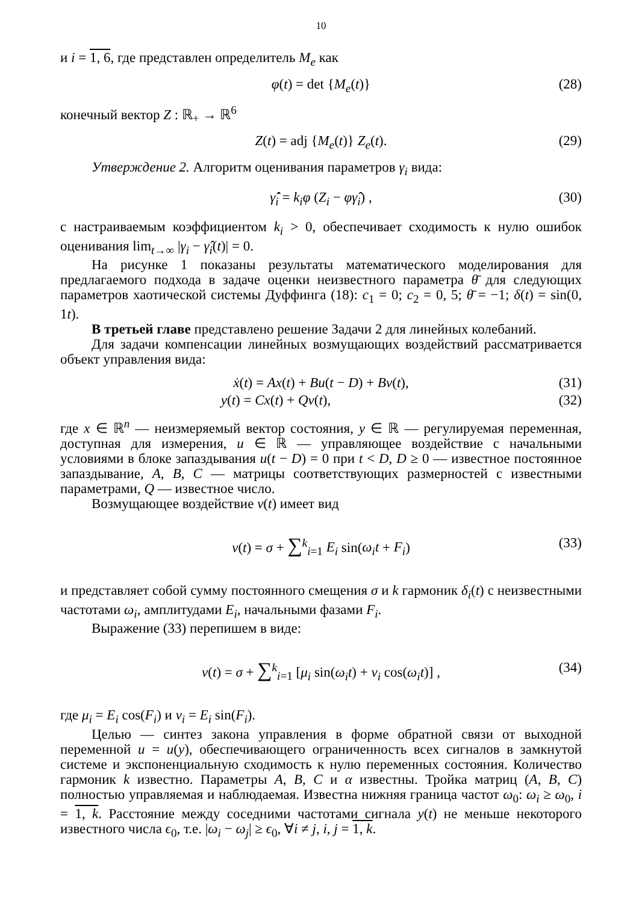10
и i = 1, 6, где представлен определитель M<sub>e</sub> как
φ(t) = det {M<sub>e</sub>(t)} (28)
конечный вектор Z : ℝ<sub>+</sub> → ℝ<sup>6</sup>
Z(t) = adj {M<sub>e</sub>(t)} Z<sub>e</sub>(t). (29)
Утверждение 2. Алгоритм оценивания параметров γ<sub>i</sub> вида:
γ̂̇<sub>i</sub> = k<sub>i</sub>φ (Z<sub>i</sub> − φγ̂<sub>i</sub>) , (30)
с настраиваемым коэффициентом k<sub>i</sub> > 0, обеспечивает сходимость к нулю ошибок оценивания lim<sub>t→∞</sub> |γ<sub>i</sub> − γ̂<sub>i</sub>(t)| = 0.
На рисунке 1 показаны результаты математического моделирования для предлагаемого подхода в задаче оценки неизвестного параметра θ̄ для следующих параметров хаотической системы Дуффинга (18): c<sub>1</sub> = 0; c<sub>2</sub> = 0, 5; θ̄ = −1; δ(t) = sin(0, 1t).
В третьей главе представлено решение Задачи 2 для линейных колебаний.
Для задачи компенсации линейных возмущающих воздействий рассматривается объект управления вида:
ẋ(t) = Ax(t) + Bu(t − D) + Bv(t), (31)
y(t) = Cx(t) + Qv(t), (32)
где x ∈ ℝ<sup>n</sup> — неизмеряемый вектор состояния, y ∈ ℝ — регулируемая переменная, доступная для измерения, u ∈ ℝ — управляющее воздействие с начальными условиями в блоке запаздывания u(t − D) = 0 при t < D, D ≥ 0 — известное постоянное запаздывание, A, B, C — матрицы соответствующих размерностей с известными параметрами, Q — известное число.
Возмущающее воздействие v(t) имеет вид
v(t) = σ + ∑<sup>k</sup><sub>i=1</sub> E<sub>i</sub> sin(ω<sub>i</sub>t + F<sub>i</sub>) (33)
и представляет собой сумму постоянного смещения σ и k гармоник δ<sub>i</sub>(t) с неизвестными частотами ω<sub>i</sub>, амплитудами E<sub>i</sub>, начальными фазами F<sub>i</sub>.
Выражение (33) перепишем в виде:
v(t) = σ + ∑<sup>k</sup><sub>i=1</sub> [μ<sub>i</sub> sin(ω<sub>i</sub>t) + ν<sub>i</sub> cos(ω<sub>i</sub>t)] , (34)
где μ<sub>i</sub> = E<sub>i</sub> cos(F<sub>i</sub>) и ν<sub>i</sub> = E<sub>i</sub> sin(F<sub>i</sub>).
Целью — синтез закона управления в форме обратной связи от выходной переменной u = u(y), обеспечивающего ограниченность всех сигналов в замкнутой системе и экспоненциальную сходимость к нулю переменных состояния. Количество гармоник k известно. Параметры A, B, C и α известны. Тройка матриц (A, B, C) полностью управляемая и наблюдаемая. Известна нижняя граница частот ω<sub>0</sub>: ω<sub>i</sub> ≥ ω<sub>0</sub>, i = 1, k. Расстояние между соседними частотами сигнала y(t) не меньше некоторого известного числа ϵ<sub>0</sub>, т.е. |ω<sub>i</sub> − ω<sub>j</sub>| ≥ ϵ<sub>0</sub>, ∀i ≠ j, i, j = 1, k.